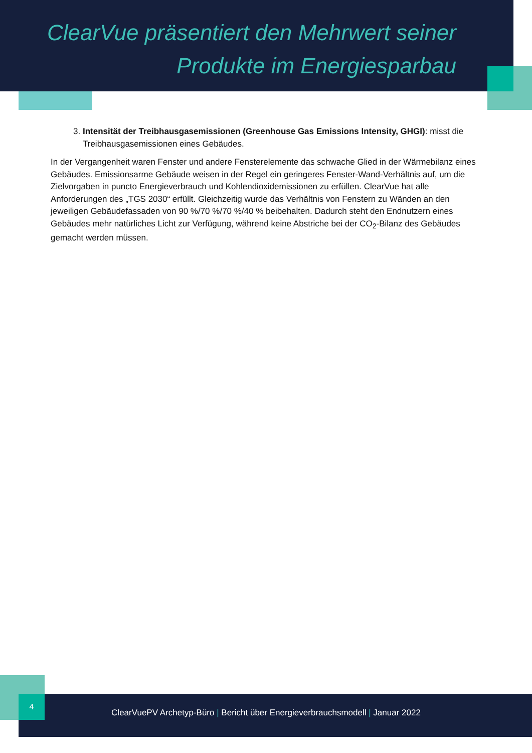ClearVue präsentiert den Mehrwert seiner Produkte im Energiesparbau
3. Intensität der Treibhausgasemissionen (Greenhouse Gas Emissions Intensity, GHGI): misst die Treibhausgasemissionen eines Gebäudes.
In der Vergangenheit waren Fenster und andere Fensterelemente das schwache Glied in der Wärmebilanz eines Gebäudes. Emissionsarme Gebäude weisen in der Regel ein geringeres Fenster-Wand-Verhältnis auf, um die Zielvorgaben in puncto Energieverbrauch und Kohlendioxidemissionen zu erfüllen. ClearVue hat alle Anforderungen des „TGS 2030“ erfüllt. Gleichzeitig wurde das Verhältnis von Fenstern zu Wänden an den jeweiligen Gebäudefassaden von 90 %/70 %/70 %/40 % beibehalten. Dadurch steht den Endnutzern eines Gebäudes mehr natürliches Licht zur Verfügung, während keine Abstriche bei der CO<sub>2</sub>-Bilanz des Gebäudes gemacht werden müssen.
4
ClearVuePV Archetyp-Büro | Bericht über Energieverbrauchsmodell | Januar 2022